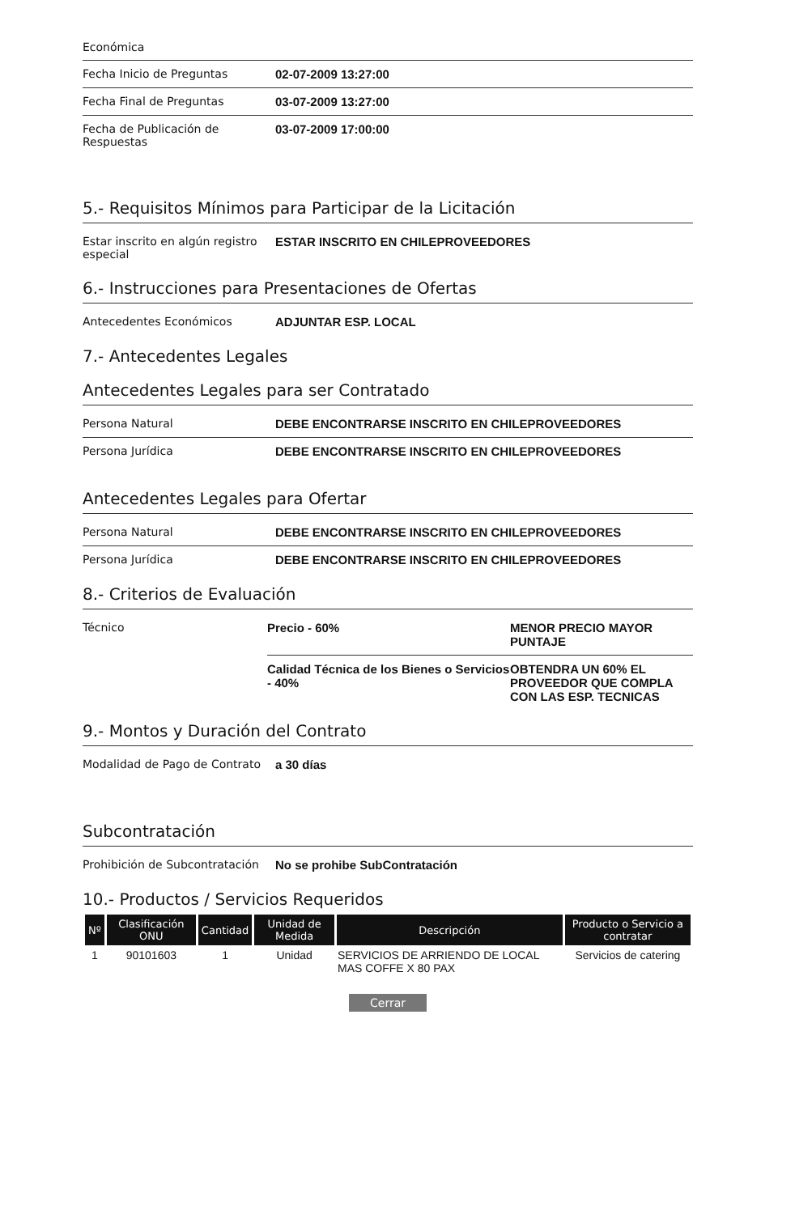Económica
| Fecha Inicio de Preguntas | 02-07-2009 13:27:00 |
| Fecha Final de Preguntas | 03-07-2009 13:27:00 |
| Fecha de Publicación de Respuestas | 03-07-2009 17:00:00 |
5.- Requisitos Mínimos para Participar de la Licitación
| Estar inscrito en algún registro especial | ESTAR INSCRITO EN CHILEPROVEEDORES |
6.- Instrucciones para Presentaciones de Ofertas
| Antecedentes Económicos | ADJUNTAR ESP. LOCAL |
7.- Antecedentes Legales
Antecedentes Legales para ser Contratado
| Persona Natural | DEBE ENCONTRARSE INSCRITO EN CHILEPROVEEDORES |
| Persona Jurídica | DEBE ENCONTRARSE INSCRITO EN CHILEPROVEEDORES |
Antecedentes Legales para Ofertar
| Persona Natural | DEBE ENCONTRARSE INSCRITO EN CHILEPROVEEDORES |
| Persona Jurídica | DEBE ENCONTRARSE INSCRITO EN CHILEPROVEEDORES |
8.- Criterios de Evaluación
| Técnico | Precio - 60% | MENOR PRECIO MAYOR PUNTAJE |
| | Calidad Técnica de los Bienes o Servicios - 40% | OBTENDRA UN 60% EL PROVEEDOR QUE COMPLA CON LAS ESP. TECNICAS |
9.- Montos y Duración del Contrato
| Modalidad de Pago de Contrato | a 30 días |
Subcontratación
| Prohibición de Subcontratación | No se prohibe SubContratación |
10.- Productos / Servicios Requeridos
| Nº | Clasificación ONU | Cantidad | Unidad de Medida | Descripción | Producto o Servicio a contratar |
| --- | --- | --- | --- | --- | --- |
| 1 | 90101603 | 1 | Unidad | SERVICIOS DE ARRIENDO DE LOCAL MAS COFFE X 80 PAX | Servicios de catering |
Cerrar